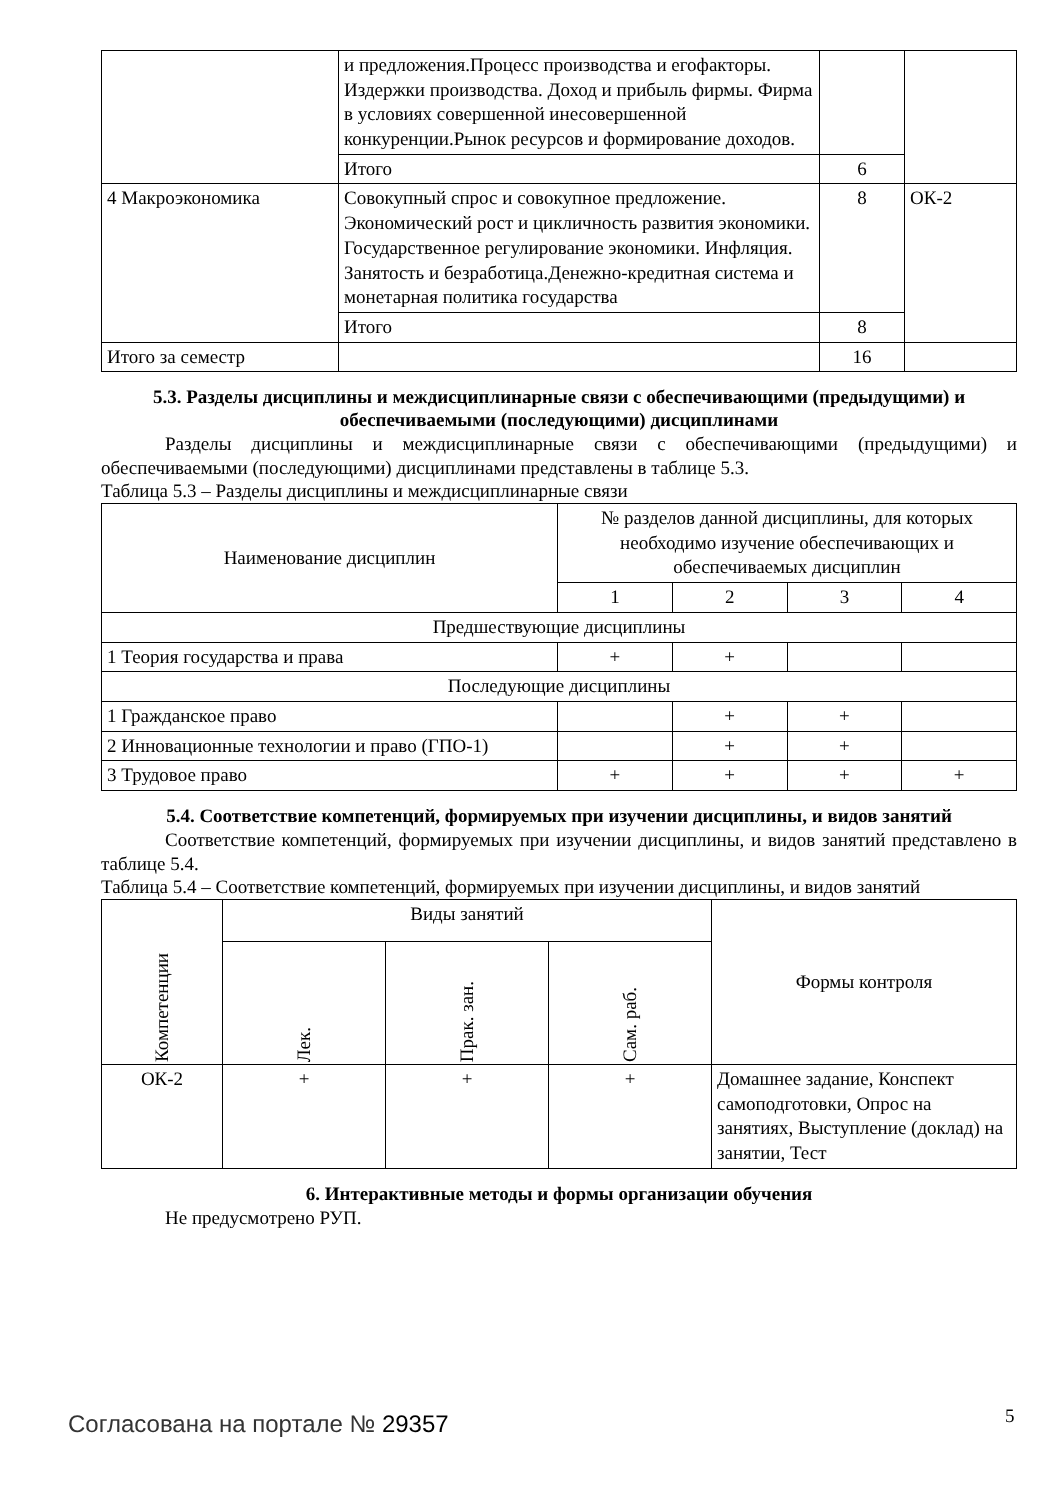| | и предложения.Процесс производства и егофакторы. Издержки производства. Доход и прибыль фирмы. Фирма в условиях совершенной инесовершенной конкуренции.Рынок ресурсов и формирование доходов. | | |
| | Итого | 6 | |
| 4 Макроэкономика | Совокупный спрос и совокупное предложение. Экономический рост и цикличность развития экономики. Государственное регулирование экономики. Инфляция. Занятость и безработица.Денежно-кредитная система и монетарная политика государства | 8 | ОК-2 |
| | Итого | 8 | |
| Итого за семестр | | 16 | |
5.3. Разделы дисциплины и междисциплинарные связи с обеспечивающими (предыдущими) и обеспечиваемыми (последующими) дисциплинами
Разделы дисциплины и междисциплинарные связи с обеспечивающими (предыдущими) и обеспечиваемыми (последующими) дисциплинами представлены в таблице 5.3.
Таблица 5.3 – Разделы дисциплины и междисциплинарные связи
| Наименование дисциплин | № разделов данной дисциплины, для которых необходимо изучение обеспечивающих и обеспечиваемых дисциплин | | | |
| | 1 | 2 | 3 | 4 |
| Предшествующие дисциплины | | | | |
| 1 Теория государства и права | + | + | | |
| Последующие дисциплины | | | | |
| 1 Гражданское право | | + | + | |
| 2 Инновационные технологии и право (ГПО-1) | | + | + | |
| 3 Трудовое право | + | + | + | + |
5.4. Соответствие компетенций, формируемых при изучении дисциплины, и видов занятий
Соответствие компетенций, формируемых при изучении дисциплины, и видов занятий представлено в таблице 5.4.
Таблица 5.4 – Соответствие компетенций, формируемых при изучении дисциплины, и видов занятий
| Компетенции | Виды занятий | | | Формы контроля |
| | Лек. | Прак. зан. | Сам. раб. | |
| ОК-2 | + | + | + | Домашнее задание, Конспект самоподготовки, Опрос на занятиях, Выступление (доклад) на занятии, Тест |
6. Интерактивные методы и формы организации обучения
Не предусмотрено РУП.
Согласована на портале № 29357 5